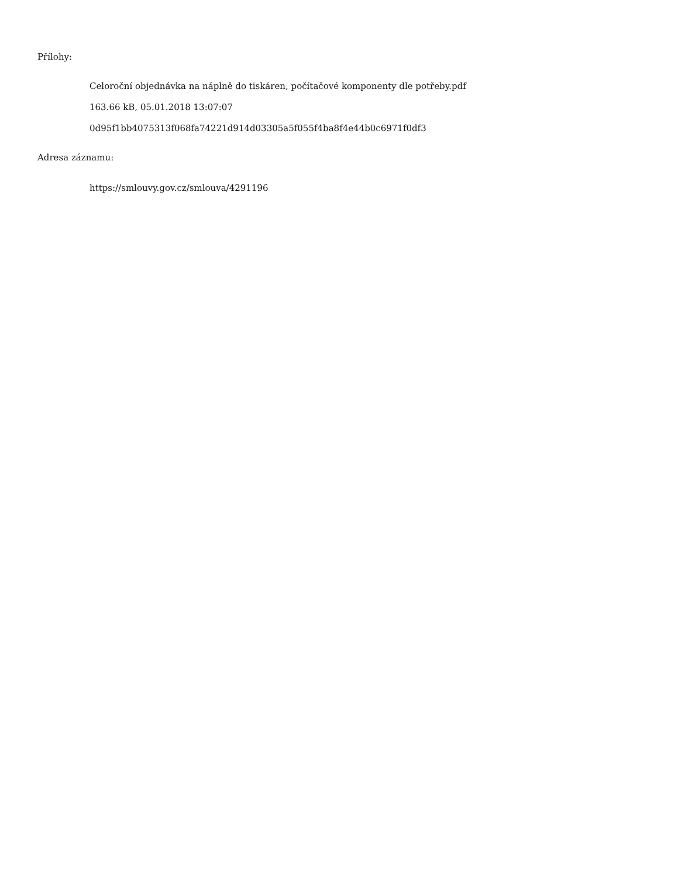Přílohy:
Celoroční objednávka na náplně do tiskáren, počítačové komponenty dle potřeby.pdf
163.66 kB, 05.01.2018 13:07:07
0d95f1bb4075313f068fa74221d914d03305a5f055f4ba8f4e44b0c6971f0df3
Adresa záznamu:
https://smlouvy.gov.cz/smlouva/4291196